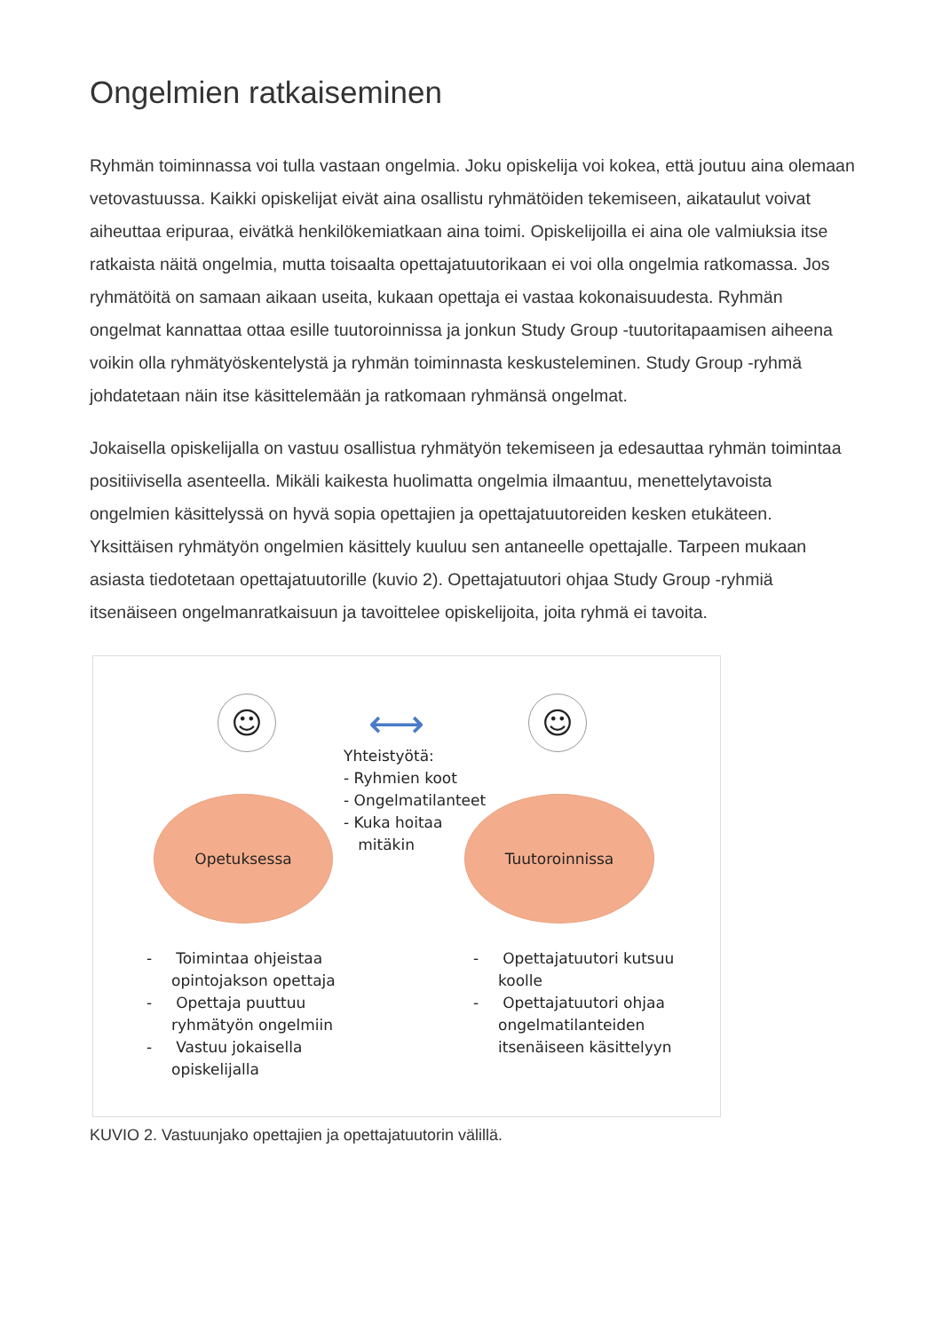Ongelmien ratkaiseminen
Ryhmän toiminnassa voi tulla vastaan ongelmia. Joku opiskelija voi kokea, että joutuu aina olemaan vetovastuussa. Kaikki opiskelijat eivät aina osallistu ryhmätöiden tekemiseen, aikataulut voivat aiheuttaa eripuraa, eivätkä henkilökemiatkaan aina toimi. Opiskelijoilla ei aina ole valmiuksia itse ratkaista näitä ongelmia, mutta toisaalta opettajatuutorikaan ei voi olla ongelmia ratkomassa. Jos ryhmätöitä on samaan aikaan useita, kukaan opettaja ei vastaa kokonaisuudesta. Ryhmän ongelmat kannattaa ottaa esille tuutoroinnissa ja jonkun Study Group -tuutoritapaamisen aiheena voikin olla ryhmätyöskentelystä ja ryhmän toiminnasta keskusteleminen. Study Group -ryhmä johdatetaan näin itse käsittelemään ja ratkomaan ryhmänsä ongelmat.
Jokaisella opiskelijalla on vastuu osallistua ryhmätyön tekemiseen ja edesauttaa ryhmän toimintaa positiivisella asenteella. Mikäli kaikesta huolimatta ongelmia ilmaantuu, menettelytavoista ongelmien käsittelyssä on hyvä sopia opettajien ja opettajatuutoreiden kesken etukäteen. Yksittäisen ryhmätyön ongelmien käsittely kuuluu sen antaneelle opettajalle. Tarpeen mukaan asiasta tiedotetaan opettajatuutorille (kuvio 2). Opettajatuutori ohjaa Study Group -ryhmiä itsenäiseen ongelmanratkaisuun ja tavoittelee opiskelijoita, joita ryhmä ei tavoita.
☺ ⟷ ☺
Yhteistyötä:
- Ryhmien koot
- Ongelmatilanteet
- Kuka hoitaa
mitäkin
Opetuksessa Tuutoroinnissa
- Toimintaa ohjeistaa opintojakson opettaja
- Opettaja puuttuu ryhmätyön ongelmiin
- Vastuu jokaisella opiskelijalla
- Opettajatuutori kutsuu koolle
- Opettajatuutori ohjaa ongelmatilanteiden itsenäiseen käsittelyyn
KUVIO 2. Vastuunjako opettajien ja opettajatuutorin välillä.